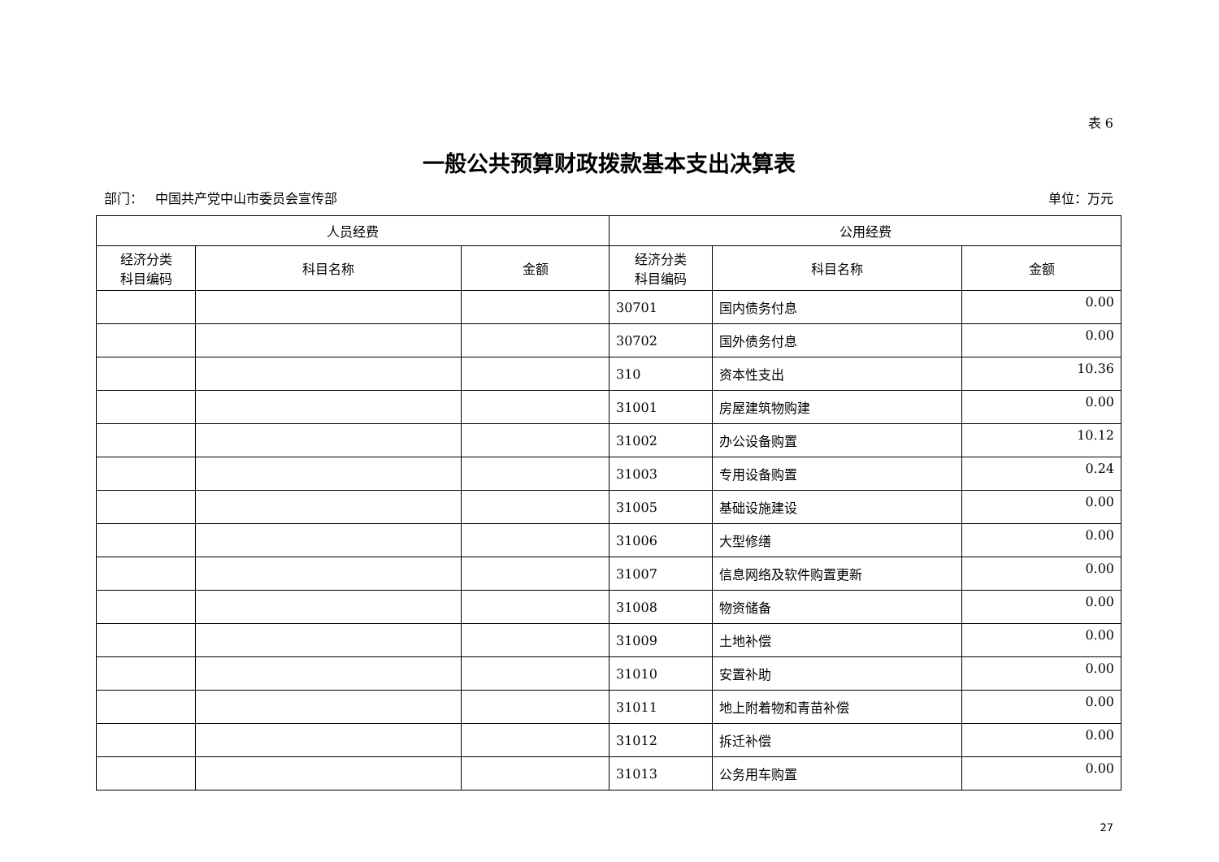表 6
一般公共预算财政拨款基本支出决算表
部门： 中国共产党中山市委员会宣传部 单位：万元
| 人员经费 | | | 公用经费 | | |
| --- | --- | --- | --- | --- | --- |
| 经济分类 科目编码 | 科目名称 | 金额 | 经济分类 科目编码 | 科目名称 | 金额 |
| | | | 30701 | 国内债务付息 | 0.00 |
| | | | 30702 | 国外债务付息 | 0.00 |
| | | | 310 | 资本性支出 | 10.36 |
| | | | 31001 | 房屋建筑物购建 | 0.00 |
| | | | 31002 | 办公设备购置 | 10.12 |
| | | | 31003 | 专用设备购置 | 0.24 |
| | | | 31005 | 基础设施建设 | 0.00 |
| | | | 31006 | 大型修缮 | 0.00 |
| | | | 31007 | 信息网络及软件购置更新 | 0.00 |
| | | | 31008 | 物资储备 | 0.00 |
| | | | 31009 | 土地补偿 | 0.00 |
| | | | 31010 | 安置补助 | 0.00 |
| | | | 31011 | 地上附着物和青苗补偿 | 0.00 |
| | | | 31012 | 拆迁补偿 | 0.00 |
| | | | 31013 | 公务用车购置 | 0.00 |
27